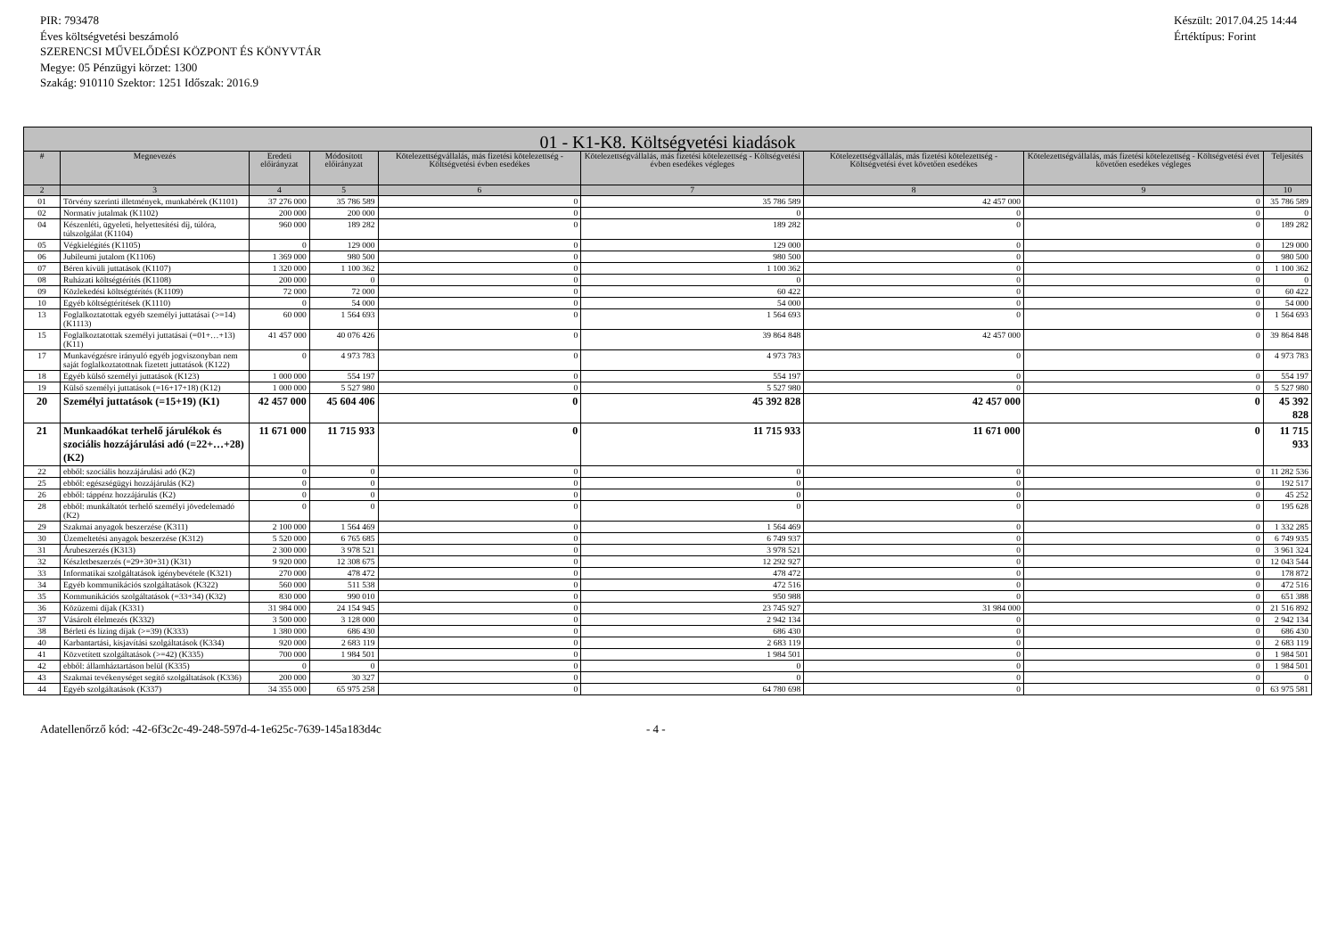PIR: 793478
Éves költségvetési beszámoló
SZERENCSI MŰVELŐDÉSI KÖZPONT ÉS KÖNYVTÁR
Megye: 05 Pénzügyi körzet: 1300
Szakág: 910110 Szektor: 1251 Időszak: 2016.9
Készült: 2017.04.25 14:44
Értéktípus: Forint
| 01 - K1-K8. Költségvetési kiadások | | | | | | | | |
| --- | --- | --- | --- | --- | --- | --- | --- | --- |
| # | Megnevezés | Eredeti előirányzat | Módosított előirányzat | Kötelezettségvállalás, más fizetési kötelezettség - Költségvetési évben esedékes | Kötelezettségvállalás, más fizetési kötelezettség - Költségvetési évben esedékes végleges | Kötelezettségvállalás, más fizetési kötelezettség - Költségvetési évet követően esedékes | Kötelezettségvállalás, más fizetési kötelezettség - Költségvetési évet követően esedékes végleges | Teljesítés |
| 2 | 3 | 4 | 5 | 6 | 7 | 8 | 9 | 10 |
| 01 | Törvény szerinti illetmények, munkabérek (K1101) | 37 276 000 | 35 786 589 | 0 | 35 786 589 | 42 457 000 | 0 | 35 786 589 |
| 02 | Normatív jutalmak (K1102) | 200 000 | 200 000 | 0 | 0 | 0 | 0 | 0 |
| 04 | Készenléti, ügyeleti, helyettesítési díj, túlóra, túlszolgálat (K1104) | 960 000 | 189 282 | 0 | 189 282 | 0 | 0 | 189 282 |
| 05 | Végkielégítés (K1105) | 0 | 129 000 | 0 | 129 000 | 0 | 0 | 129 000 |
| 06 | Jubileumi jutalom (K1106) | 1 369 000 | 980 500 | 0 | 980 500 | 0 | 0 | 980 500 |
| 07 | Béren kívüli juttatások (K1107) | 1 320 000 | 1 100 362 | 0 | 1 100 362 | 0 | 0 | 1 100 362 |
| 08 | Ruházati költségtérítés (K1108) | 200 000 | 0 | 0 | 0 | 0 | 0 | 0 |
| 09 | Közlekedési költségtérítés (K1109) | 72 000 | 72 000 | 0 | 60 422 | 0 | 0 | 60 422 |
| 10 | Egyéb költségtérítések (K1110) | 0 | 54 000 | 0 | 54 000 | 0 | 0 | 54 000 |
| 13 | Foglalkoztatottak egyéb személyi juttatásai (>=14) (K1113) | 60 000 | 1 564 693 | 0 | 1 564 693 | 0 | 0 | 1 564 693 |
| 15 | Foglalkoztatottak személyi juttatásai (=01+…+13) (K11) | 41 457 000 | 40 076 426 | 0 | 39 864 848 | 42 457 000 | 0 | 39 864 848 |
| 17 | Munkavégzésre irányuló egyéb jogviszonyban nem saját foglalkoztatottnak fizetett juttatások (K122) | 0 | 4 973 783 | 0 | 4 973 783 | 0 | 0 | 4 973 783 |
| 18 | Egyéb külső személyi juttatások (K123) | 1 000 000 | 554 197 | 0 | 554 197 | 0 | 0 | 554 197 |
| 19 | Külső személyi juttatások (=16+17+18) (K12) | 1 000 000 | 5 527 980 | 0 | 5 527 980 | 0 | 0 | 5 527 980 |
| 20 | Személyi juttatások (=15+19) (K1) | 42 457 000 | 45 604 406 | 0 | 45 392 828 | 42 457 000 | 0 | 45 392 828 |
| 21 | Munkaadókat terhelő járulékok és szociális hozzájárulási adó (=22+…+28) (K2) | 11 671 000 | 11 715 933 | 0 | 11 715 933 | 11 671 000 | 0 | 11 715 933 |
| 22 | ebből: szociális hozzájárulási adó (K2) | 0 | 0 | 0 | 0 | 0 | 0 | 11 282 536 |
| 25 | ebből: egészségügyi hozzájárulás (K2) | 0 | 0 | 0 | 0 | 0 | 0 | 192 517 |
| 26 | ebből: táppénz hozzájárulás (K2) | 0 | 0 | 0 | 0 | 0 | 0 | 45 252 |
| 28 | ebből: munkáltatót terhelő személyi jövedelemadó (K2) | 0 | 0 | 0 | 0 | 0 | 0 | 195 628 |
| 29 | Szakmai anyagok beszerzése (K311) | 2 100 000 | 1 564 469 | 0 | 1 564 469 | 0 | 0 | 1 332 285 |
| 30 | Üzemeltetési anyagok beszerzése (K312) | 5 520 000 | 6 765 685 | 0 | 6 749 937 | 0 | 0 | 6 749 935 |
| 31 | Árubeszerzés (K313) | 2 300 000 | 3 978 521 | 0 | 3 978 521 | 0 | 0 | 3 961 324 |
| 32 | Készletbeszerzés (=29+30+31) (K31) | 9 920 000 | 12 308 675 | 0 | 12 292 927 | 0 | 0 | 12 043 544 |
| 33 | Informatikai szolgáltatások igénybevétele (K321) | 270 000 | 478 472 | 0 | 478 472 | 0 | 0 | 178 872 |
| 34 | Egyéb kommunikációs szolgáltatások (K322) | 560 000 | 511 538 | 0 | 472 516 | 0 | 0 | 472 516 |
| 35 | Kommunikációs szolgáltatások (=33+34) (K32) | 830 000 | 990 010 | 0 | 950 988 | 0 | 0 | 651 388 |
| 36 | Közüzemi díjak (K331) | 31 984 000 | 24 154 945 | 0 | 23 745 927 | 31 984 000 | 0 | 21 516 892 |
| 37 | Vásárolt élelmezés (K332) | 3 500 000 | 3 128 000 | 0 | 2 942 134 | 0 | 0 | 2 942 134 |
| 38 | Bérleti és lízing díjak (>=39) (K333) | 1 380 000 | 686 430 | 0 | 686 430 | 0 | 0 | 686 430 |
| 40 | Karbantartási, kisjavítási szolgáltatások (K334) | 920 000 | 2 683 119 | 0 | 2 683 119 | 0 | 0 | 2 683 119 |
| 41 | Közvetített szolgáltatások (>=42) (K335) | 700 000 | 1 984 501 | 0 | 1 984 501 | 0 | 0 | 1 984 501 |
| 42 | ebből: államháztartáson belül (K335) | 0 | 0 | 0 | 0 | 0 | 0 | 1 984 501 |
| 43 | Szakmai tevékenységet segítő szolgáltatások (K336) | 200 000 | 30 327 | 0 | 0 | 0 | 0 | 0 |
| 44 | Egyéb szolgáltatások (K337) | 34 355 000 | 65 975 258 | 0 | 64 780 698 | 0 | 0 | 63 975 581 |
Adatellenőrző kód: -42-6f3c2c-49-248-597d-4-1e625c-7639-145a183d4c - 4 -